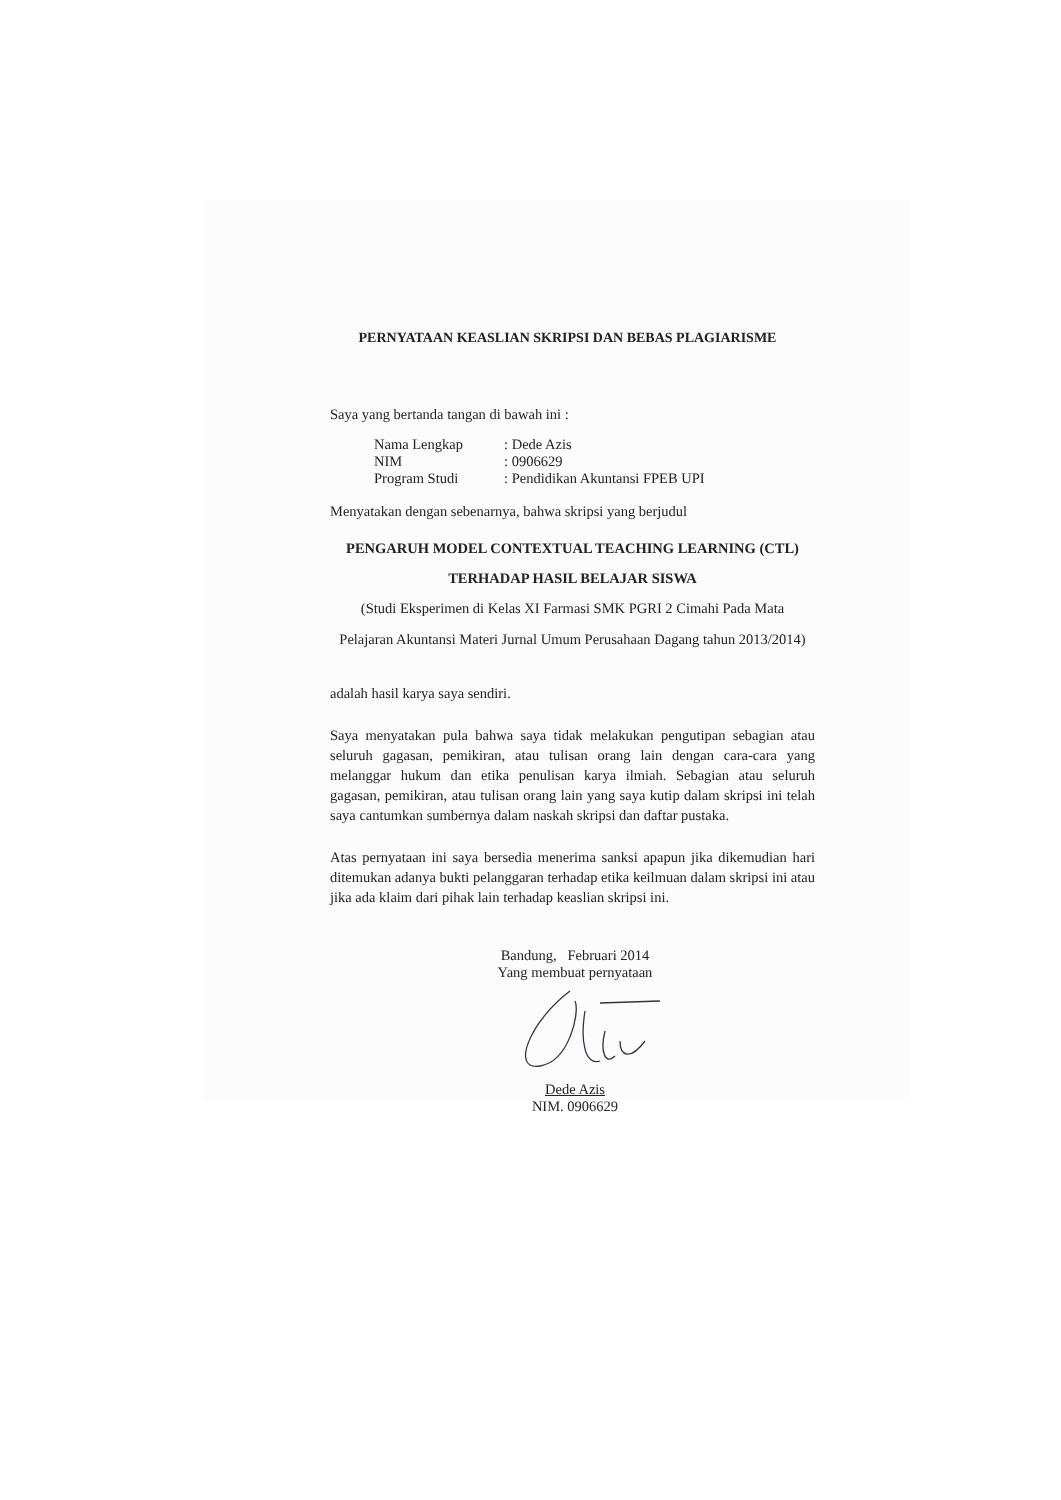PERNYATAAN KEASLIAN SKRIPSI DAN BEBAS PLAGIARISME
Saya yang bertanda tangan di bawah ini :
| Nama Lengkap | : Dede Azis |
| NIM | : 0906629 |
| Program Studi | : Pendidikan Akuntansi FPEB UPI |
Menyatakan dengan sebenarnya, bahwa skripsi yang berjudul
PENGARUH MODEL CONTEXTUAL TEACHING LEARNING (CTL)
TERHADAP HASIL BELAJAR SISWA
(Studi Eksperimen di Kelas XI Farmasi SMK PGRI 2 Cimahi Pada Mata
Pelajaran Akuntansi Materi Jurnal Umum Perusahaan Dagang tahun 2013/2014)
adalah hasil karya saya sendiri.
Saya menyatakan pula bahwa saya tidak melakukan pengutipan sebagian atau seluruh gagasan, pemikiran, atau tulisan orang lain dengan cara-cara yang melanggar hukum dan etika penulisan karya ilmiah. Sebagian atau seluruh gagasan, pemikiran, atau tulisan orang lain yang saya kutip dalam skripsi ini telah saya cantumkan sumbernya dalam naskah skripsi dan daftar pustaka.
Atas pernyataan ini saya bersedia menerima sanksi apapun jika dikemudian hari ditemukan adanya bukti pelanggaran terhadap etika keilmuan dalam skripsi ini atau jika ada klaim dari pihak lain terhadap keaslian skripsi ini.
Bandung, Februari 2014
Yang membuat pernyataan
Dede Azis
NIM. 0906629